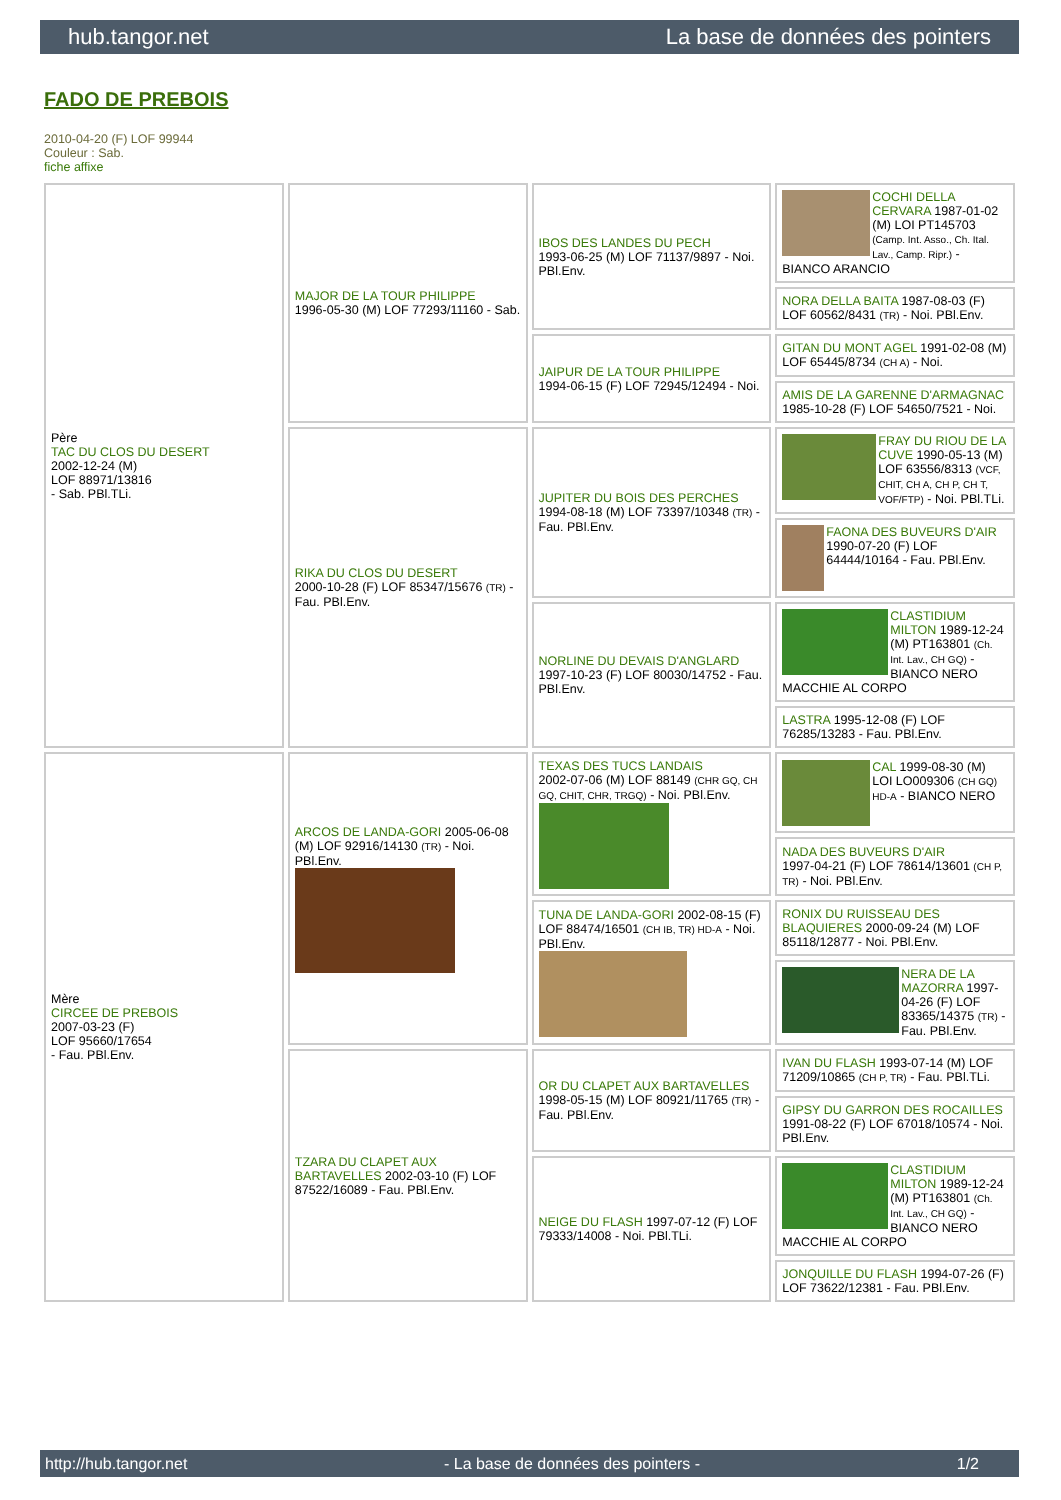hub.tangor.net La base de données des pointers
FADO DE PREBOIS
2010-04-20 (F) LOF 99944
Couleur : Sab.
fiche affixe
| Père TAC DU CLOS DU DESERT 2002-12-24 (M) LOF 88971/13816 - Sab. PBl.TLi. | MAJOR DE LA TOUR PHILIPPE 1996-05-30 (M) LOF 77293/11160 - Sab. | IBOS DES LANDES DU PECH 1993-06-25 (M) LOF 71137/9897 - Noi. PBl.Env. | COCHI DELLA CERVARA 1987-01-02 (M) LOI PT145703 (Camp. Int. Asso., Ch. Ital. Lav., Camp. Ripr.) - BIANCO ARANCIO |
| | | | NORA DELLA BAITA 1987-08-03 (F) LOF 60562/8431 (TR) - Noi. PBl.Env. |
| | | JAIPUR DE LA TOUR PHILIPPE 1994-06-15 (F) LOF 72945/12494 - Noi. | GITAN DU MONT AGEL 1991-02-08 (M) LOF 65445/8734 (CH A) - Noi. |
| | | | AMIS DE LA GARENNE D'ARMAGNAC 1985-10-28 (F) LOF 54650/7521 - Noi. |
| | RIKA DU CLOS DU DESERT 2000-10-28 (F) LOF 85347/15676 (TR) - Fau. PBl.Env. | JUPITER DU BOIS DES PERCHES 1994-08-18 (M) LOF 73397/10348 (TR) - Fau. PBl.Env. | FRAY DU RIOU DE LA CUVE 1990-05-13 (M) LOF 63556/8313 (VCF, CHIT, CH A, CH P, CH T, VOF/FTP) - Noi. PBl.TLi. |
| | | | FAONA DES BUVEURS D'AIR 1990-07-20 (F) LOF 64444/10164 - Fau. PBl.Env. |
| | | NORLINE DU DEVAIS D'ANGLARD 1997-10-23 (F) LOF 80030/14752 - Fau. PBl.Env. | CLASTIDIUM MILTON 1989-12-24 (M) PT163801 (Ch. Int. Lav., CH GQ) - BIANCO NERO MACCHIE AL CORPO |
| | | | LASTRA 1995-12-08 (F) LOF 76285/13283 - Fau. PBl.Env. |
| Mère CIRCEE DE PREBOIS 2007-03-23 (F) LOF 95660/17654 - Fau. PBl.Env. | ARCOS DE LANDA-GORI 2005-06-08 (M) LOF 92916/14130 (TR) - Noi. PBl.Env. | TEXAS DES TUCS LANDAIS 2002-07-06 (M) LOF 88149 (CHR GQ, CH GQ, CHIT, CHR, TRGQ) - Noi. PBl.Env. | CAL 1999-08-30 (M) LOI LO009306 (CH GQ) HD-A - BIANCO NERO |
| | | | NADA DES BUVEURS D'AIR 1997-04-21 (F) LOF 78614/13601 (CH P, TR) - Noi. PBl.Env. |
| | | TUNA DE LANDA-GORI 2002-08-15 (F) LOF 88474/16501 (CH IB, TR) HD-A - Noi. PBl.Env. | RONIX DU RUISSEAU DES BLAQUIERES 2000-09-24 (M) LOF 85118/12877 - Noi. PBl.Env. |
| | | | NERA DE LA MAZORRA 1997-04-26 (F) LOF 83365/14375 (TR) - Fau. PBl.Env. |
| | TZARA DU CLAPET AUX BARTAVELLES 2002-03-10 (F) LOF 87522/16089 - Fau. PBl.Env. | OR DU CLAPET AUX BARTAVELLES 1998-05-15 (M) LOF 80921/11765 (TR) - Fau. PBl.Env. | IVAN DU FLASH 1993-07-14 (M) LOF 71209/10865 (CH P, TR) - Fau. PBl.TLi. |
| | | | GIPSY DU GARRON DES ROCAILLES 1991-08-22 (F) LOF 67018/10574 - Noi. PBl.Env. |
| | | NEIGE DU FLASH 1997-07-12 (F) LOF 79333/14008 - Noi. PBl.TLi. | CLASTIDIUM MILTON 1989-12-24 (M) PT163801 (Ch. Int. Lav., CH GQ) - BIANCO NERO MACCHIE AL CORPO |
| | | | JONQUILLE DU FLASH 1994-07-26 (F) LOF 73622/12381 - Fau. PBl.Env. |
http://hub.tangor.net - La base de données des pointers - 1/2